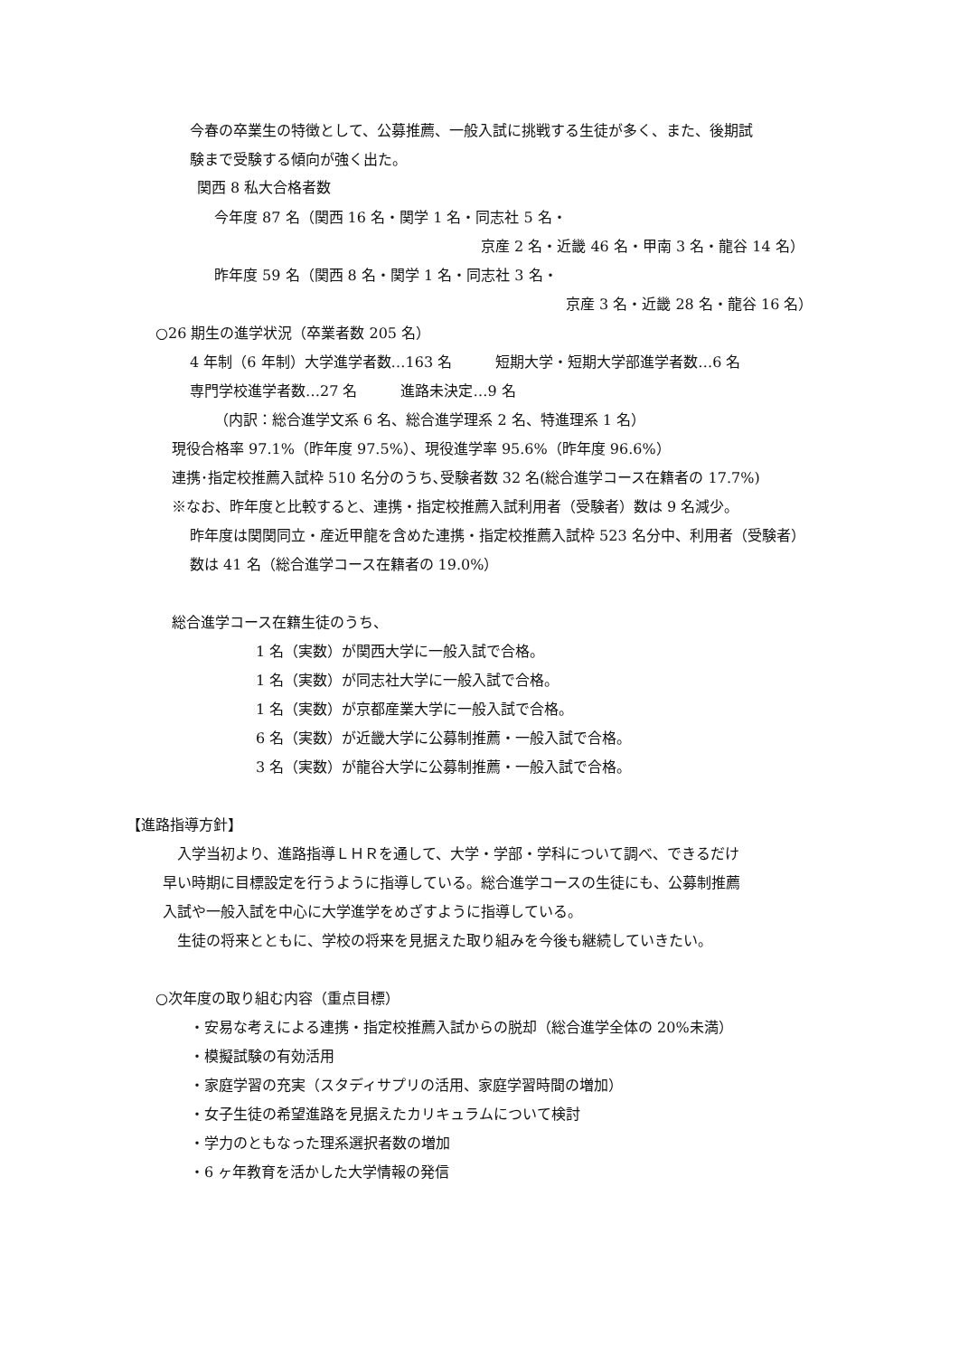今春の卒業生の特徴として、公募推薦、一般入試に挑戦する生徒が多く、また、後期試
験まで受験する傾向が強く出た。
関西 8 私大合格者数
今年度 87 名（関西 16 名・関学 1 名・同志社 5 名・
京産 2 名・近畿 46 名・甲南 3 名・龍谷 14 名）
昨年度 59 名（関西 8 名・関学 1 名・同志社 3 名・
京産 3 名・近畿 28 名・龍谷 16 名）
○26 期生の進学状況（卒業者数 205 名）
4 年制（6 年制）大学進学者数…163 名　　　短期大学・短期大学部進学者数…6 名
専門学校進学者数…27 名　　　進路未決定…9 名
（内訳：総合進学文系 6 名、総合進学理系 2 名、特進理系 1 名）
現役合格率 97.1%（昨年度 97.5%）、現役進学率 95.6%（昨年度 96.6%）
連携･指定校推薦入試枠 510 名分のうち､受験者数 32 名(総合進学コース在籍者の 17.7%)
※なお、昨年度と比較すると、連携・指定校推薦入試利用者（受験者）数は 9 名減少。
昨年度は関関同立・産近甲龍を含めた連携・指定校推薦入試枠 523 名分中、利用者（受験者）
数は 41 名（総合進学コース在籍者の 19.0%）
総合進学コース在籍生徒のうち、
1 名（実数）が関西大学に一般入試で合格。
1 名（実数）が同志社大学に一般入試で合格。
1 名（実数）が京都産業大学に一般入試で合格。
6 名（実数）が近畿大学に公募制推薦・一般入試で合格。
3 名（実数）が龍谷大学に公募制推薦・一般入試で合格。
【進路指導方針】
　入学当初より、進路指導ＬＨＲを通して、大学・学部・学科について調べ、できるだけ
早い時期に目標設定を行うように指導している。総合進学コースの生徒にも、公募制推薦
入試や一般入試を中心に大学進学をめざすように指導している。
　生徒の将来とともに、学校の将来を見据えた取り組みを今後も継続していきたい。
○次年度の取り組む内容（重点目標）
・安易な考えによる連携・指定校推薦入試からの脱却（総合進学全体の 20%未満）
・模擬試験の有効活用
・家庭学習の充実（スタディサプリの活用、家庭学習時間の増加）
・女子生徒の希望進路を見据えたカリキュラムについて検討
・学力のともなった理系選択者数の増加
・6 ヶ年教育を活かした大学情報の発信